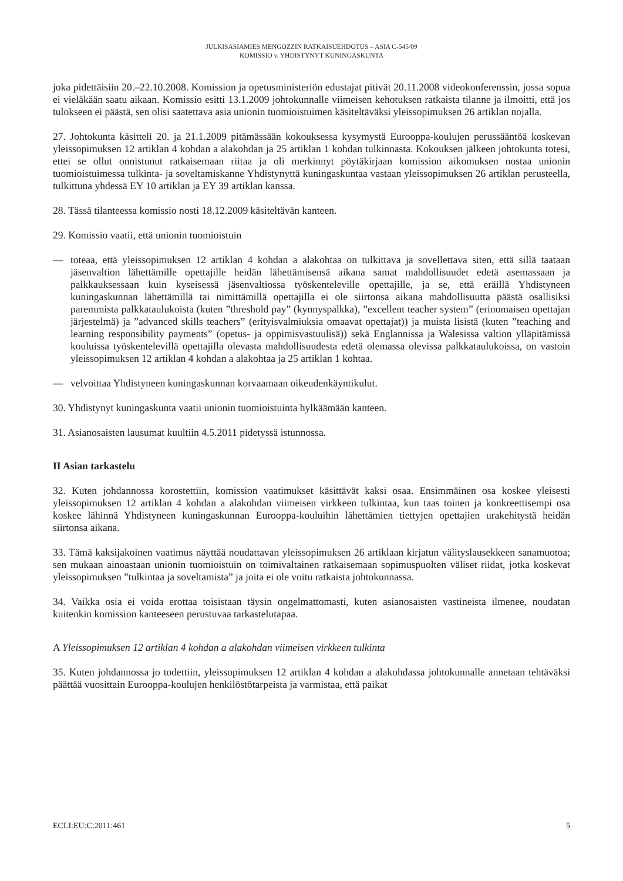JULKISASIAMIES MENGOZZIN RATKAISUEHDOTUS – ASIA C-545/09
KOMISSIO v. YHDISTYNYT KUNINGASKUNTA
joka pidettäisiin 20.–22.10.2008. Komission ja opetusministeriön edustajat pitivät 20.11.2008 videokonferenssin, jossa sopua ei vieläkään saatu aikaan. Komissio esitti 13.1.2009 johtokunnalle viimeisen kehotuksen ratkaista tilanne ja ilmoitti, että jos tulokseen ei päästä, sen olisi saatettava asia unionin tuomioistuimen käsiteltäväksi yleissopimuksen 26 artiklan nojalla.
27. Johtokunta käsitteli 20. ja 21.1.2009 pitämässään kokouksessa kysymystä Eurooppa-koulujen perussääntöä koskevan yleissopimuksen 12 artiklan 4 kohdan a alakohdan ja 25 artiklan 1 kohdan tulkinnasta. Kokouksen jälkeen johtokunta totesi, ettei se ollut onnistunut ratkaisemaan riitaa ja oli merkinnyt pöytäkirjaan komission aikomuksen nostaa unionin tuomioistuimessa tulkinta- ja soveltamiskanne Yhdistynyttä kuningaskuntaa vastaan yleissopimuksen 26 artiklan perusteella, tulkittuna yhdessä EY 10 artiklan ja EY 39 artiklan kanssa.
28. Tässä tilanteessa komissio nosti 18.12.2009 käsiteltävän kanteen.
29. Komissio vaatii, että unionin tuomioistuin
— toteaa, että yleissopimuksen 12 artiklan 4 kohdan a alakohtaa on tulkittava ja sovellettava siten, että sillä taataan jäsenvaltion lähettämille opettajille heidän lähettämisensä aikana samat mahdollisuudet edetä asemassaan ja palkkauksessaan kuin kyseisessä jäsenvaltiossa työskenteleville opettajille, ja se, että eräillä Yhdistyneen kuningaskunnan lähettämillä tai nimittämillä opettajilla ei ole siirtonsa aikana mahdollisuutta päästä osallisiksi paremmista palkkataulukoista (kuten ”threshold pay” (kynnyspalkka), ”excellent teacher system” (erinomaisen opettajan järjestelmä) ja ”advanced skills teachers” (erityisvalmiuksia omaavat opettajat)) ja muista lisistä (kuten ”teaching and learning responsibility payments” (opetus- ja oppimisvastuulisä)) sekä Englannissa ja Walesissa valtion ylläpitämissä kouluissa työskentelevillä opettajilla olevasta mahdollisuudesta edetä olemassa olevissa palkkataulukoissa, on vastoin yleissopimuksen 12 artiklan 4 kohdan a alakohtaa ja 25 artiklan 1 kohtaa.
— velvoittaa Yhdistyneen kuningaskunnan korvaamaan oikeudenkäyntikulut.
30. Yhdistynyt kuningaskunta vaatii unionin tuomioistuinta hylkäämään kanteen.
31. Asianosaisten lausumat kuultiin 4.5.2011 pidetyssä istunnossa.
II Asian tarkastelu
32. Kuten johdannossa korostettiin, komission vaatimukset käsittävät kaksi osaa. Ensimmäinen osa koskee yleisesti yleissopimuksen 12 artiklan 4 kohdan a alakohdan viimeisen virkkeen tulkintaa, kun taas toinen ja konkreettisempi osa koskee lähinnä Yhdistyneen kuningaskunnan Eurooppa-kouluihin lähettämien tiettyjen opettajien urakehitystä heidän siirtonsa aikana.
33. Tämä kaksijakoinen vaatimus näyttää noudattavan yleissopimuksen 26 artiklaan kirjatun välityslausekkeen sanamuotoa; sen mukaan ainoastaan unionin tuomioistuin on toimivaltainen ratkaisemaan sopimuspuolten väliset riidat, jotka koskevat yleissopimuksen ”tulkintaa ja soveltamista” ja joita ei ole voitu ratkaista johtokunnassa.
34. Vaikka osia ei voida erottaa toisistaan täysin ongelmattomasti, kuten asianosaisten vastineista ilmenee, noudatan kuitenkin komission kanteeseen perustuvaa tarkastelutapaa.
A Yleissopimuksen 12 artiklan 4 kohdan a alakohdan viimeisen virkkeen tulkinta
35. Kuten johdannossa jo todettiin, yleissopimuksen 12 artiklan 4 kohdan a alakohdassa johtokunnalle annetaan tehtäväksi päättää vuosittain Eurooppa-koulujen henkilöstötarpeista ja varmistaa, että paikat
ECLI:EU:C:2011:461 5